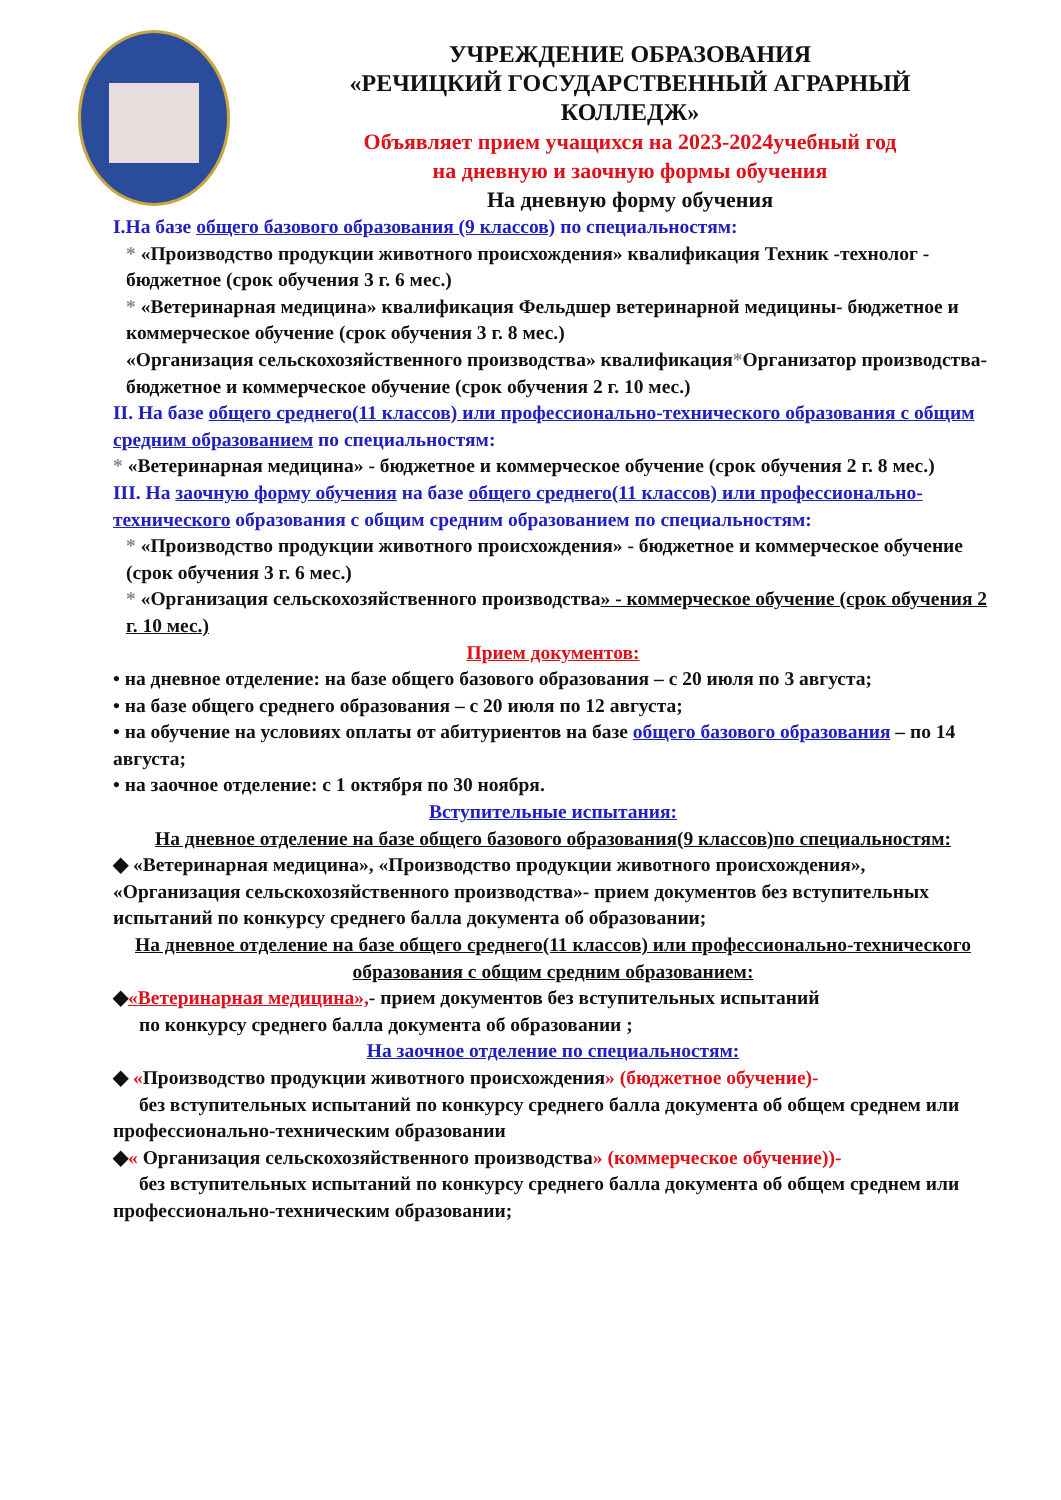УЧРЕЖДЕНИЕ ОБРАЗОВАНИЯ
«РЕЧИЦКИЙ ГОСУДАРСТВЕННЫЙ АГРАРНЫЙ КОЛЛЕДЖ»
Объявляет прием учащихся на 2023-2024учебный год
на дневную и заочную формы обучения
На дневную форму обучения
I.На базе общего базового образования (9 классов) по специальностям:
* «Производство продукции животного происхождения» квалификация Техник -технолог - бюджетное (срок обучения 3 г. 6 мес.)
* «Ветеринарная медицина» квалификация Фельдшер ветеринарной медицины- бюджетное и коммерческое обучение (срок обучения 3 г. 8 мес.)
«Организация сельскохозяйственного производства» квалификация*Организатор производства- бюджетное и коммерческое обучение (срок обучения 2 г. 10 мес.)
II. На базе общего среднего(11 классов) или профессионально-технического образования с общим средним образованием по специальностям:
* «Ветеринарная медицина» - бюджетное и коммерческое обучение (срок обучения 2 г. 8 мес.)
III. На заочную форму обучения на базе общего среднего(11 классов) или профессионально-технического образования с общим средним образованием по специальностям:
* «Производство продукции животного происхождения» - бюджетное и коммерческое обучение (срок обучения 3 г. 6 мес.)
* «Организация сельскохозяйственного производства» - коммерческое обучение (срок обучения 2 г. 10 мес.)
Прием документов:
• на дневное отделение: на базе общего базового образования – с 20 июля по 3 августа;
• на базе общего среднего образования – с 20 июля по 12 августа;
• на обучение на условиях оплаты от абитуриентов на базе общего базового образования – по 14 августа;
• на заочное отделение: с 1 октября по 30 ноября.
Вступительные испытания:
На дневное отделение на базе общего базового образования(9 классов)по специальностям:
◆ «Ветеринарная медицина», «Производство продукции животного происхождения», «Организация сельскохозяйственного производства»- прием документов без вступительных испытаний по конкурсу среднего балла документа об образовании;
На дневное отделение на базе общего среднего(11 классов) или профессионально-технического образования с общим средним образованием:
◆«Ветеринарная медицина»,- прием документов без вступительных испытаний
по конкурсу среднего балла документа об образовании ;
На заочное отделение по специальностям:
◆ «Производство продукции животного происхождения» (бюджетное обучение)-
без вступительных испытаний по конкурсу среднего балла документа об общем среднем или профессионально-техническим образовании
◆« Организация сельскохозяйственного производства» (коммерческое обучение))-
без вступительных испытаний по конкурсу среднего балла документа об общем среднем или профессионально-техническим образовании;